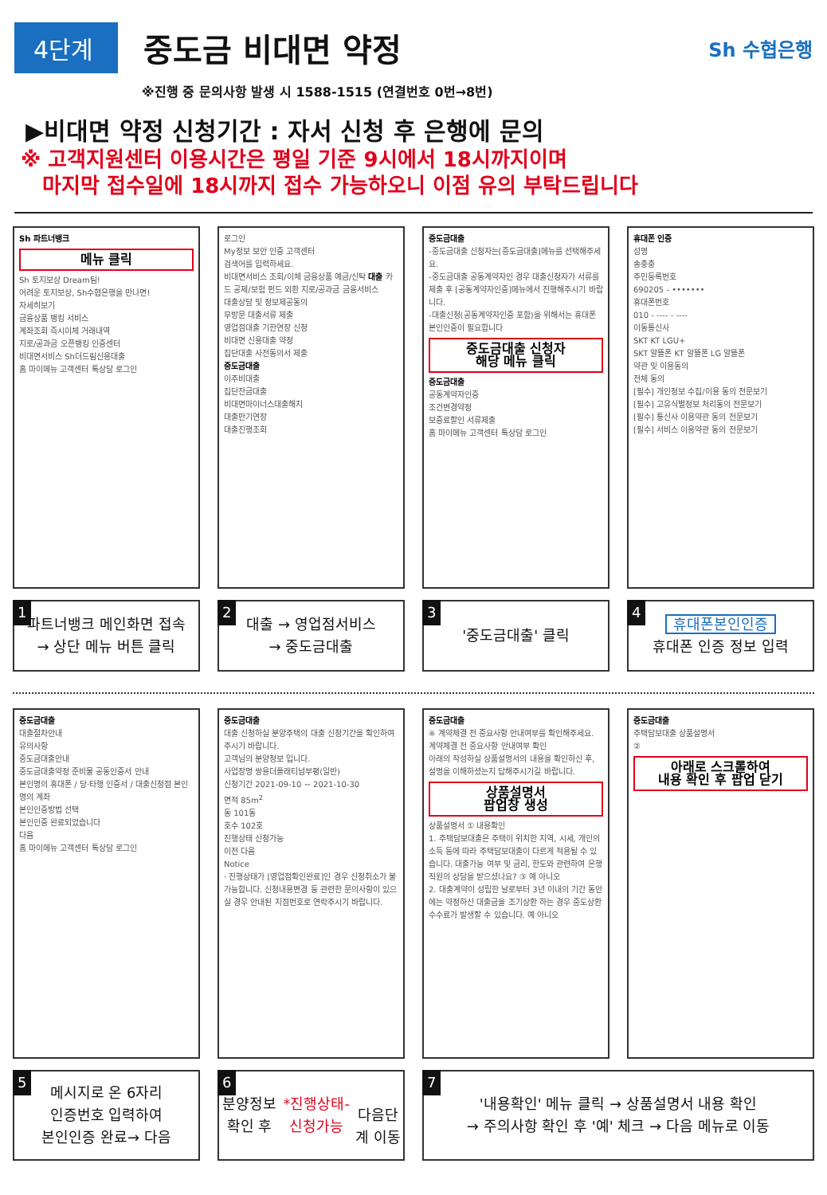4단계
중도금 비대면 약정
Sh 수협은행
※진행 중 문의사항 발생 시 1588-1515 (연결번호 0번→8번)
▶비대면 약정 신청기간 : 자서 신청 후 은행에 문의
※ 고객지원센터 이용시간은 평일 기준 9시에서 18시까지이며
마지막 접수일에 18시까지 접수 가능하오니 이점 유의 부탁드립니다
Sh 파트너뱅크
메뉴 클릭
Sh 토지보상 Dream팀!
어려운 토지보상, Sh수협은행을 만나면!
자세히보기
금융상품 뱅킹 서비스
계좌조회 즉시이체 거래내역
지로/공과금 오픈뱅킹 인증센터
비대면서비스 Sh더드림신용대출
홈 마이메뉴 고객센터 톡상담 로그인
1 파트너뱅크 메인화면 접속
→ 상단 메뉴 버튼 클릭
로그인
My정보 보안 인증 고객센터
검색어를 입력하세요.
비대면서비스 조회/이체 금융상품 예금/신탁 대출 카드 공제/보험 펀드 외환 지로/공과금 금융서비스
대출상담 및 정보제공동의
무방문 대출서류 제출
영업점대출 기한연장 신청
비대면 신용대출 약정
집단대출 사전동의서 제출
중도금대출
이주비대출
집단잔금대출
비대면마이너스대출해지
대출만기연장
대출진행조회
2 대출 → 영업점서비스
→ 중도금대출
중도금대출
-중도금대출 신청자는[중도금대출]메뉴를 선택해주세요.
-중도금대출 공동계약자인 경우 대출신청자가 서류를 제출 후 [공동계약자인증]메뉴에서 진행해주시기 바랍니다.
-대출신청(공동계약자인증 포함)을 위해서는 휴대폰 본인인증이 필요합니다
중도금대출 신청자
해당 메뉴 클릭
중도금대출
공동계약자인증
조건변경약정
보증료할인 서류제출
홈 마이메뉴 고객센터 톡상담 로그인
3 '중도금대출' 클릭
휴대폰 인증
성명
송충충
주민등록번호
690205 - •••••••
휴대폰번호
010 - ---- - ----
이동통신사
SKT KT LGU+
SKT 알뜰폰 KT 알뜰폰 LG 알뜰폰
약관 및 이용동의
전체 동의
[필수] 개인정보 수집/이용 동의 전문보기
[필수] 고유식별정보 처리동의 전문보기
[필수] 통신사 이용약관 동의 전문보기
[필수] 서비스 이용약관 동의 전문보기
4 휴대폰본인인증
휴대폰 인증 정보 입력
중도금대출
대출절차안내
유의사항
중도금대출안내
중도금대출약정 준비물 공동인증서 안내
본인명의 휴대폰 / 당·타행 인증서 / 대출신청점 본인명의 계좌
본인인증방법 선택
본인인증 완료되었습니다
다음
홈 마이메뉴 고객센터 톡상담 로그인
5 메시지로 온 6자리
인증번호 입력하여
본인인증 완료→ 다음
중도금대출
대출 신청하실 분양주택의 대출 신청기간을 확인하여 주시기 바랍니다.
고객님의 분양정보 입니다.
사업장명 쌍용더플래티넘부평(일반)
신청기간 2021-09-10 ~ 2021-10-30
면적 85m<sup>2</sup>
동 101동
호수 102호
진행상태 신청가능
이전 다음
Notice
· 진행상태가 [영업점확인완료]인 경우 신청취소가 불가능합니다. 신청내용변경 등 관련한 문의사항이 있으실 경우 안내된 지점번호로 연락주시기 바랍니다.
6 분양정보 확인 후
*진행상태- 신청가능
다음단계 이동
중도금대출
※ 계약체결 전 중요사항 안내여부를 확인해주세요.
계약체결 전 중요사항 안내여부 확인
아래의 작성하실 상품설명서의 내용을 확인하신 후, 설명을 이해하셨는지 답해주시기길 바랍니다.
상품설명서
팝업창 생성
상품설명서 ① 내용확인
1. 주택담보대출은 주택이 위치한 지역, 시세, 개인의 소득 등에 따라 주택담보대출이 다르게 적용될 수 있습니다. 대출가능 여부 및 금리, 한도와 관련하여 은행 직원의 상담을 받으셨나요? ③ 예 아니오
2. 대출계약이 성립한 날로부터 3년 이내의 기간 동안에는 약정하신 대출금을 조기상환 하는 경우 중도상환 수수료가 발생할 수 있습니다. 예 아니오
중도금대출
주택담보대출 상품설명서
②
아래로 스크롤하여
내용 확인 후 팝업 닫기
7 '내용확인' 메뉴 클릭 → 상품설명서 내용 확인
→ 주의사항 확인 후 '예' 체크 → 다음 메뉴로 이동